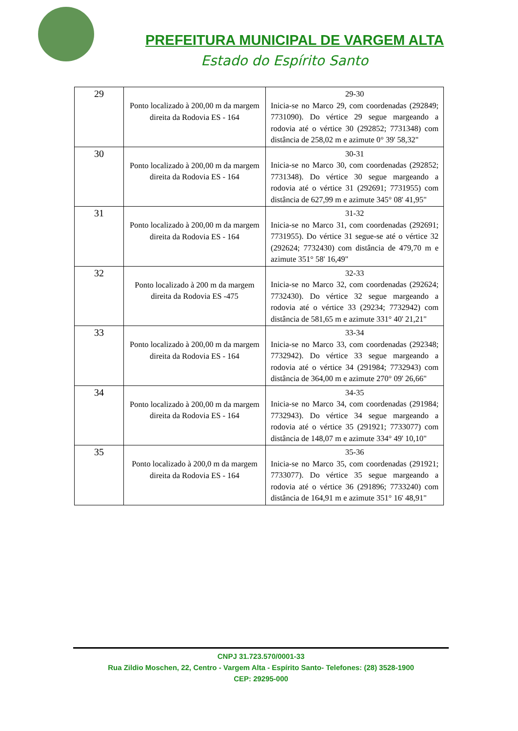PREFEITURA MUNICIPAL DE VARGEM ALTA
Estado do Espírito Santo
| 29 | Ponto localizado à 200,00 m da margem direita da Rodovia ES - 164 | 29-30 Inicia-se no Marco 29, com coordenadas (292849; 7731090). Do vértice 29 segue margeando a rodovia até o vértice 30 (292852; 7731348) com distância de 258,02 m e azimute 0° 39' 58,32" |
| 30 | Ponto localizado à 200,00 m da margem direita da Rodovia ES - 164 | 30-31 Inicia-se no Marco 30, com coordenadas (292852; 7731348). Do vértice 30 segue margeando a rodovia até o vértice 31 (292691; 7731955) com distância de 627,99 m e azimute 345° 08' 41,95" |
| 31 | Ponto localizado à 200,00 m da margem direita da Rodovia ES - 164 | 31-32 Inicia-se no Marco 31, com coordenadas (292691; 7731955). Do vértice 31 segue-se até o vértice 32 (292624; 7732430) com distância de 479,70 m e azimute 351° 58' 16,49" |
| 32 | Ponto localizado à 200 m da margem direita da Rodovia ES -475 | 32-33 Inicia-se no Marco 32, com coordenadas (292624; 7732430). Do vértice 32 segue margeando a rodovia até o vértice 33 (29234; 7732942) com distância de 581,65 m e azimute 331° 40' 21,21" |
| 33 | Ponto localizado à 200,00 m da margem direita da Rodovia ES - 164 | 33-34 Inicia-se no Marco 33, com coordenadas (292348; 7732942). Do vértice 33 segue margeando a rodovia até o vértice 34 (291984; 7732943) com distância de 364,00 m e azimute 270° 09' 26,66" |
| 34 | Ponto localizado à 200,00 m da margem direita da Rodovia ES - 164 | 34-35 Inicia-se no Marco 34, com coordenadas (291984; 7732943). Do vértice 34 segue margeando a rodovia até o vértice 35 (291921; 7733077) com distância de 148,07 m e azimute 334° 49' 10,10" |
| 35 | Ponto localizado à 200,0 m da margem direita da Rodovia ES - 164 | 35-36 Inicia-se no Marco 35, com coordenadas (291921; 7733077). Do vértice 35 segue margeando a rodovia até o vértice 36 (291896; 7733240) com distância de 164,91 m e azimute 351° 16' 48,91" |
CNPJ 31.723.570/0001-33
Rua Zildio Moschen, 22, Centro - Vargem Alta - Espírito Santo- Telefones: (28) 3528-1900
CEP: 29295-000